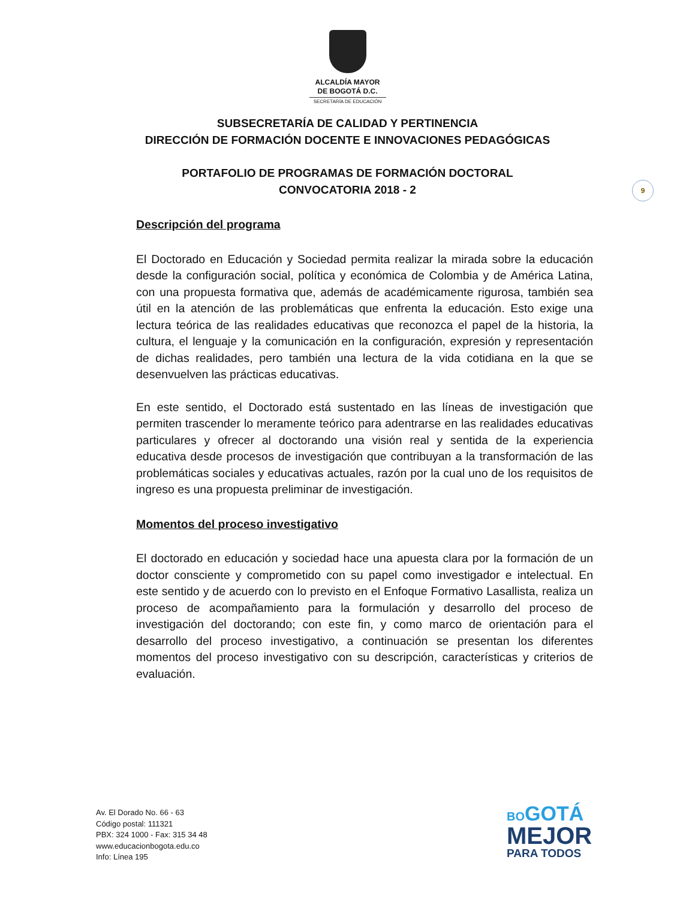ALCALDÍA MAYOR
DE BOGOTÁ D.C.
SECRETARÍA DE EDUCACIÓN
SUBSECRETARÍA DE CALIDAD Y PERTINENCIA
DIRECCIÓN DE FORMACIÓN DOCENTE E INNOVACIONES PEDAGÓGICAS
PORTAFOLIO DE PROGRAMAS DE FORMACIÓN DOCTORAL
CONVOCATORIA 2018 - 2
9
Descripción del programa
El Doctorado en Educación y Sociedad permita realizar la mirada sobre la educación desde la configuración social, política y económica de Colombia y de América Latina, con una propuesta formativa que, además de académicamente rigurosa, también sea útil en la atención de las problemáticas que enfrenta la educación. Esto exige una lectura teórica de las realidades educativas que reconozca el papel de la historia, la cultura, el lenguaje y la comunicación en la configuración, expresión y representación de dichas realidades, pero también una lectura de la vida cotidiana en la que se desenvuelven las prácticas educativas.
En este sentido, el Doctorado está sustentado en las líneas de investigación que permiten trascender lo meramente teórico para adentrarse en las realidades educativas particulares y ofrecer al doctorando una visión real y sentida de la experiencia educativa desde procesos de investigación que contribuyan a la transformación de las problemáticas sociales y educativas actuales, razón por la cual uno de los requisitos de ingreso es una propuesta preliminar de investigación.
Momentos del proceso investigativo
El doctorado en educación y sociedad hace una apuesta clara por la formación de un doctor consciente y comprometido con su papel como investigador e intelectual. En este sentido y de acuerdo con lo previsto en el Enfoque Formativo Lasallista, realiza un proceso de acompañamiento para la formulación y desarrollo del proceso de investigación del doctorando; con este fin, y como marco de orientación para el desarrollo del proceso investigativo, a continuación se presentan los diferentes momentos del proceso investigativo con su descripción, características y criterios de evaluación.
Av. El Dorado No. 66 - 63
Código postal: 111321
PBX: 324 1000 - Fax: 315 34 48
www.educacionbogota.edu.co
Info: Línea 195
BOGOTÁ
MEJOR
PARA TODOS